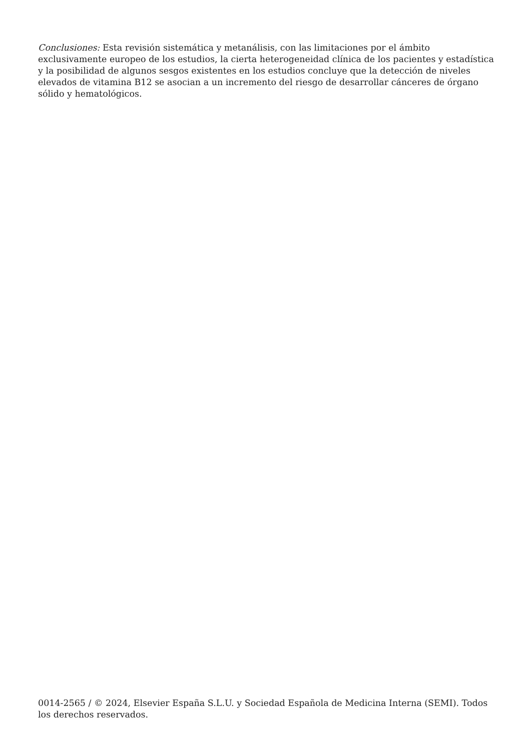Conclusiones: Esta revisión sistemática y metanálisis, con las limitaciones por el ámbito exclusivamente europeo de los estudios, la cierta heterogeneidad clínica de los pacientes y estadística y la posibilidad de algunos sesgos existentes en los estudios concluye que la detección de niveles elevados de vitamina B12 se asocian a un incremento del riesgo de desarrollar cánceres de órgano sólido y hematológicos.
0014-2565 / © 2024, Elsevier España S.L.U. y Sociedad Española de Medicina Interna (SEMI). Todos los derechos reservados.